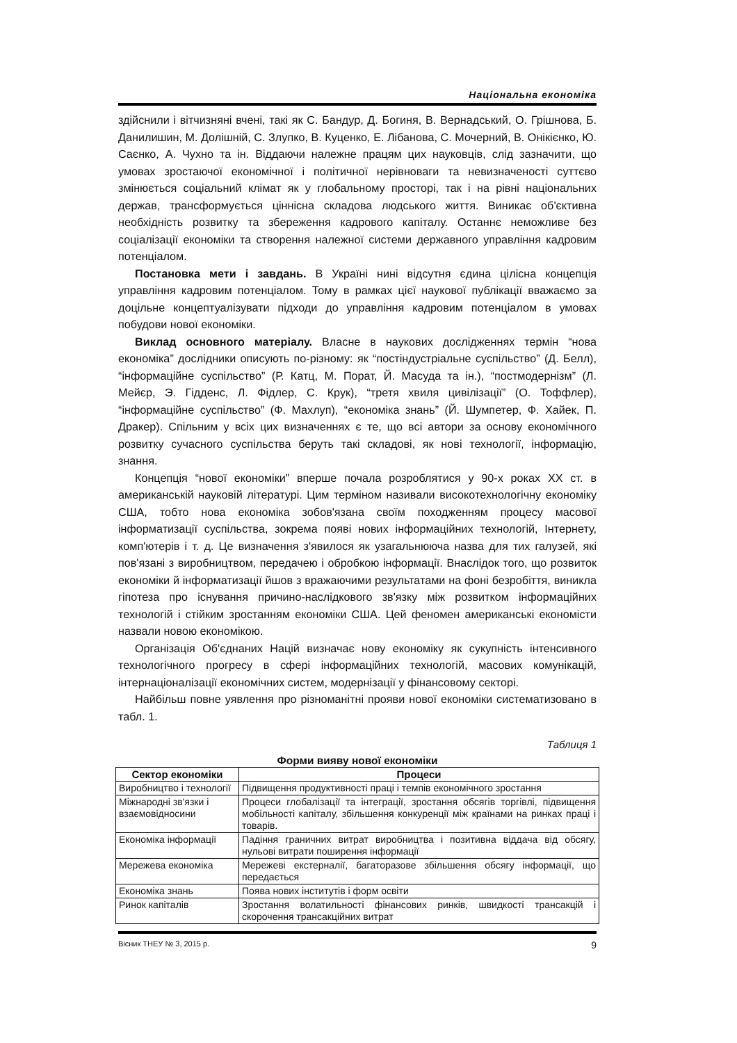Національна економіка
здійснили і вітчизняні вчені, такі як С. Бандур, Д. Богиня, В. Вернадський, О. Грішнова, Б. Данилишин, М. Долішній, С. Злупко, В. Куценко, Е. Лібанова, С. Мочерний, В. Онікієнко, Ю. Саєнко, А. Чухно та ін. Віддаючи належне працям цих науковців, слід зазначити, що умовах зростаючої економічної і політичної нерівноваги та невизначеності суттєво змінюється соціальний клімат як у глобальному просторі, так і на рівні національних держав, трансформується ціннісна складова людського життя. Виникає об'єктивна необхідність розвитку та збереження кадрового капіталу. Останнє неможливе без соціалізації економіки та створення належної системи державного управління кадровим потенціалом.
Постановка мети і завдань. В Україні нині відсутня єдина цілісна концепція управління кадровим потенціалом. Тому в рамках цієї наукової публікації вважаємо за доцільне концептуалізувати підходи до управління кадровим потенціалом в умовах побудови нової економіки.
Виклад основного матеріалу. Власне в наукових дослідженнях термін “нова економіка” дослідники описують по-різному: як “постіндустріальне суспільство” (Д. Белл), “інформаційне суспільство” (Р. Катц, М. Порат, Й. Масуда та ін.), “постмодернізм” (Л. Мейєр, Э. Гідденс, Л. Фідлер, С. Крук), “третя хвиля цивілізації” (О. Тоффлер), “інформаційне суспільство” (Ф. Махлуп), “економіка знань” (Й. Шумпетер, Ф. Хайек, П. Дракер). Спільним у всіх цих визначеннях є те, що всі автори за основу економічного розвитку сучасного суспільства беруть такі складові, як нові технології, інформацію, знання.
Концепція “нової економіки” вперше почала розроблятися у 90-х роках XX ст. в американській науковій літературі. Цим терміном називали високотехнологічну економіку США, тобто нова економіка зобов'язана своїм походженням процесу масової інформатизації суспільства, зокрема появі нових інформаційних технологій, Інтернету, комп'ютерів і т. д. Це визначення з'явилося як узагальнююча назва для тих галузей, які пов'язані з виробництвом, передачею і обробкою інформації. Внаслідок того, що розвиток економіки й інформатизації йшов з вражаючими результатами на фоні безробіття, виникла гіпотеза про існування причино-наслідкового зв'язку між розвитком інформаційних технологій і стійким зростанням економіки США. Цей феномен американські економісти назвали новою економікою.
Організація Об'єднаних Націй визначає нову економіку як сукупність інтенсивного технологічного прогресу в сфері інформаційних технологій, масових комунікацій, інтернаціоналізації економічних систем, модернізації у фінансовому секторі.
Найбільш повне уявлення про різноманітні прояви нової економіки систематизовано в табл. 1.
Таблиця 1
Форми вияву нової економіки
| Сектор економіки | Процеси |
| --- | --- |
| Виробництво і технології | Підвищення продуктивності праці і темпів економічного зростання |
| Міжнародні зв'язки і взаємовідносини | Процеси глобалізації та інтеграції, зростання обсягів торгівлі, підвищення мобільності капіталу, збільшення конкуренції між країнами на ринках праці і товарів. |
| Економіка інформації | Падіння граничних витрат виробництва і позитивна віддача від обсягу, нульові витрати поширення інформації |
| Мережева економіка | Мережеві екстерналії, багаторазове збільшення обсягу інформації, що передається |
| Економіка знань | Поява нових інститутів і форм освіти |
| Ринок капіталів | Зростання волатильності фінансових ринків, швидкості трансакцій і скорочення трансакційних витрат |
Вісник ТНЕУ № 3, 2015 р. 9